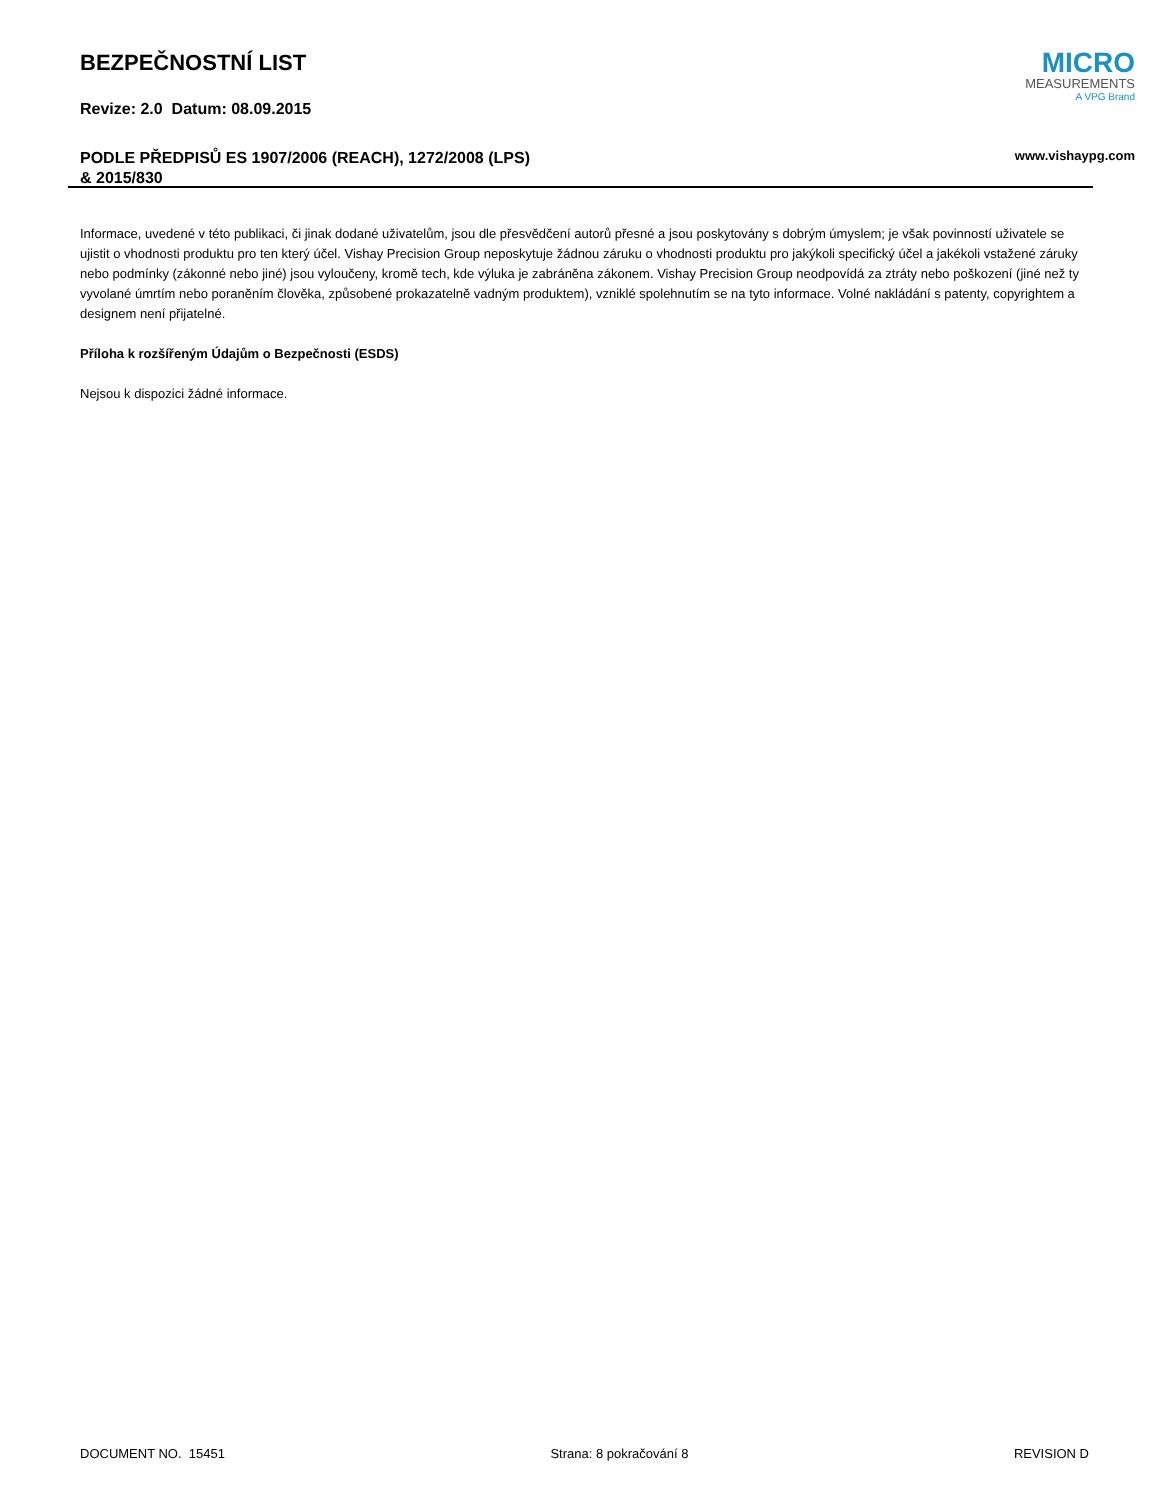BEZPEČNOSTNÍ LIST
Revize: 2.0 Datum: 08.09.2015
MICRO
MEASUREMENTS
A VPG Brand
PODLE PŘEDPISŮ ES 1907/2006 (REACH), 1272/2008 (LPS)
& 2015/830
www.vishaypg.com
Informace, uvedené v této publikaci, či jinak dodané uživatelům, jsou dle přesvědčení autorů přesné a jsou poskytovány s dobrým úmyslem; je však povinností uživatele se ujistit o vhodnosti produktu pro ten který účel. Vishay Precision Group neposkytuje žádnou záruku o vhodnosti produktu pro jakýkoli specifický účel a jakékoli vstažené záruky nebo podmínky (zákonné nebo jiné) jsou vyloučeny, kromě tech, kde výluka je zabráněna zákonem. Vishay Precision Group neodpovídá za ztráty nebo poškození (jiné než ty vyvolané úmrtím nebo poraněním člověka, způsobené prokazatelně vadným produktem), vzniklé spolehnutím se na tyto informace. Volné nakládání s patenty, copyrightem a designem není přijatelné.
Příloha k rozšířeným Údajům o Bezpečnosti (ESDS)
Nejsou k dispozici žádné informace.
DOCUMENT NO. 15451 Strana: 8 pokračování 8 REVISION D